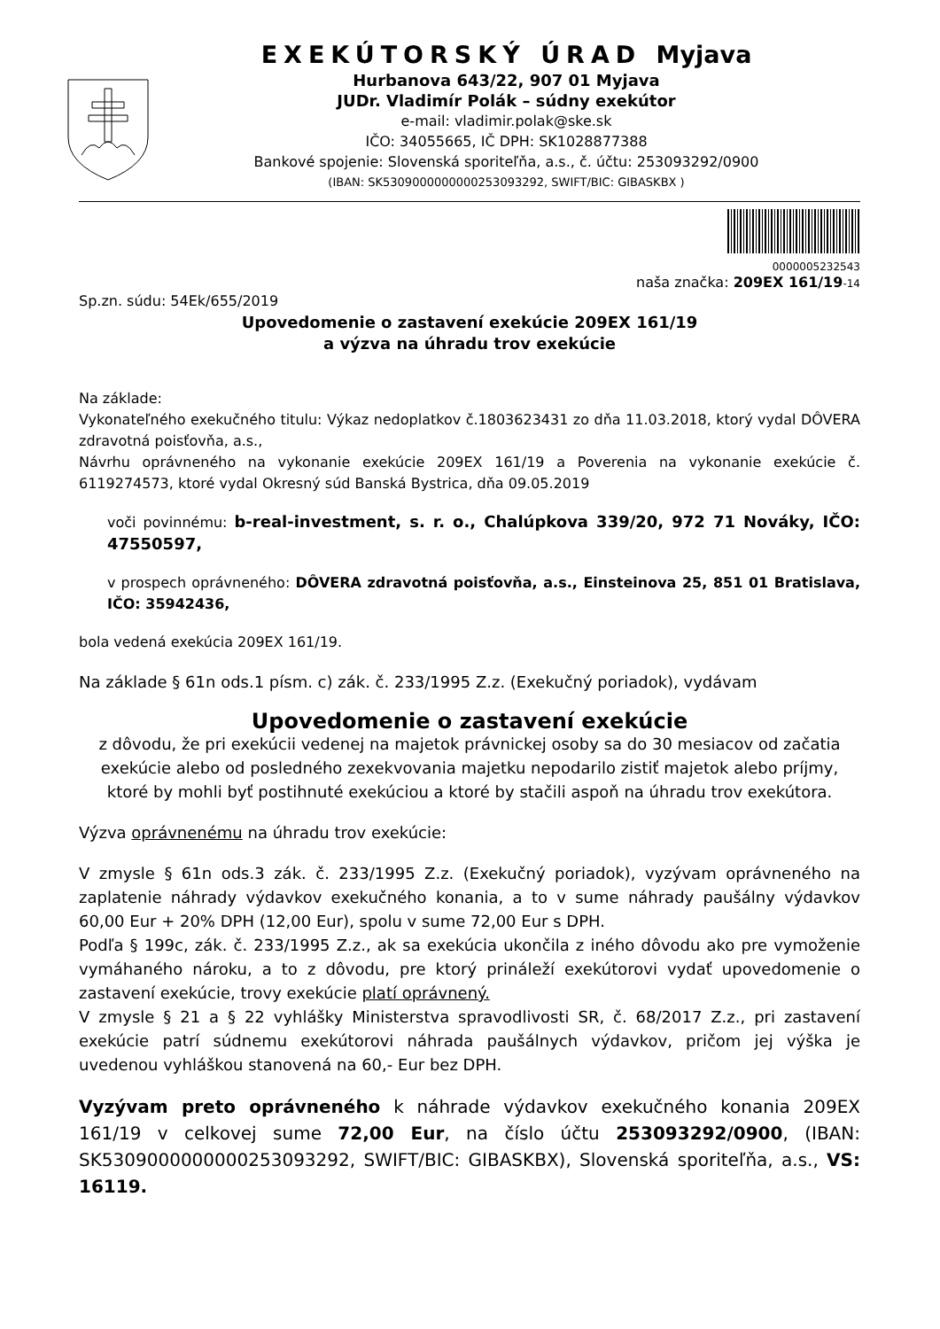EXEKÚTORSKÝ ÚRAD Myjava
Hurbanova 643/22, 907 01 Myjava
JUDr. Vladimír Polák – súdny exekútor
e-mail: vladimir.polak@ske.sk
IČO: 34055665, IČ DPH: SK1028877388
Bankové spojenie: Slovenská sporiteľňa, a.s., č. účtu: 253093292/0900
(IBAN: SK5309000000000253093292, SWIFT/BIC: GIBASKBX )
0000005232543
naša značka: 209EX 161/19-14
Sp.zn. súdu: 54Ek/655/2019
Upovedomenie o zastavení exekúcie 209EX 161/19
a výzva na úhradu trov exekúcie
Na základe:
Vykonateľného exekučného titulu: Výkaz nedoplatkov č.1803623431 zo dňa 11.03.2018, ktorý vydal DÔVERA zdravotná poisťovňa, a.s.,
Návrhu oprávneného na vykonanie exekúcie 209EX 161/19 a Poverenia na vykonanie exekúcie č. 6119274573, ktoré vydal Okresný súd Banská Bystrica, dňa 09.05.2019
voči povinnému: b-real-investment, s. r. o., Chalúpkova 339/20, 972 71 Nováky, IČO: 47550597,
v prospech oprávneného: DÔVERA zdravotná poisťovňa, a.s., Einsteinova 25, 851 01 Bratislava, IČO: 35942436,
bola vedená exekúcia 209EX 161/19.
Na základe § 61n ods.1 písm. c) zák. č. 233/1995 Z.z. (Exekučný poriadok), vydávam
Upovedomenie o zastavení exekúcie
z dôvodu, že pri exekúcii vedenej na majetok právnickej osoby sa do 30 mesiacov od začatia exekúcie alebo od posledného zexekvovania majetku nepodarilo zistiť majetok alebo príjmy, ktoré by mohli byť postihnuté exekúciou a ktoré by stačili aspoň na úhradu trov exekútora.
Výzva oprávnenému na úhradu trov exekúcie:
V zmysle § 61n ods.3 zák. č. 233/1995 Z.z. (Exekučný poriadok), vyzývam oprávneného na zaplatenie náhrady výdavkov exekučného konania, a to v sume náhrady paušálny výdavkov 60,00 Eur + 20% DPH (12,00 Eur), spolu v sume 72,00 Eur s DPH.
Podľa § 199c, zák. č. 233/1995 Z.z., ak sa exekúcia ukončila z iného dôvodu ako pre vymoženie vymáhaného nároku, a to z dôvodu, pre ktorý prináleží exekútorovi vydať upovedomenie o zastavení exekúcie, trovy exekúcie platí oprávnený.
V zmysle § 21 a § 22 vyhlášky Ministerstva spravodlivosti SR, č. 68/2017 Z.z., pri zastavení exekúcie patrí súdnemu exekútorovi náhrada paušálnych výdavkov, pričom jej výška je uvedenou vyhláškou stanovená na 60,- Eur bez DPH.
Vyzývam preto oprávneného k náhrade výdavkov exekučného konania 209EX 161/19 v celkovej sume 72,00 Eur, na číslo účtu 253093292/0900, (IBAN: SK5309000000000253093292, SWIFT/BIC: GIBASKBX), Slovenská sporiteľňa, a.s., VS: 16119.